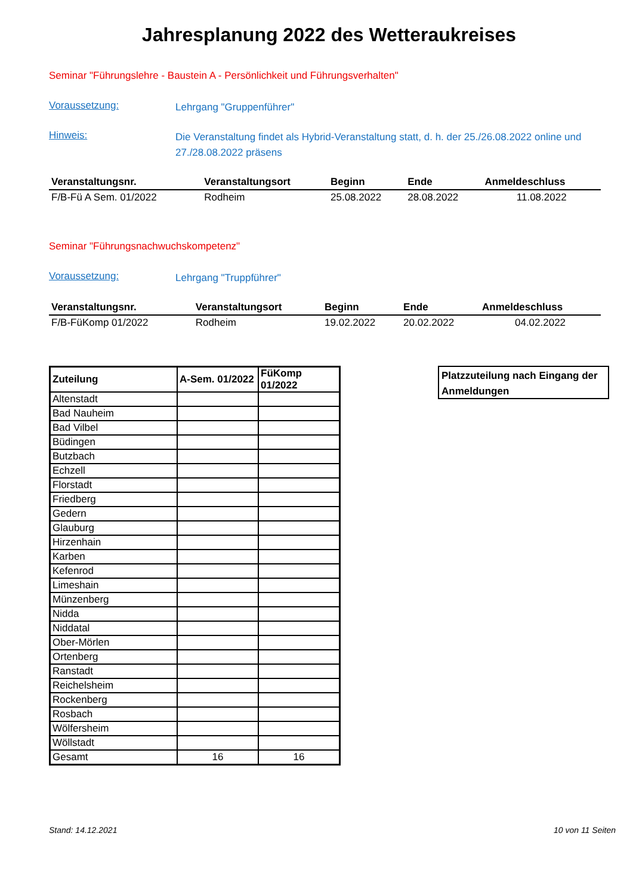Jahresplanung 2022 des Wetteraukreises
Seminar "Führungslehre - Baustein A - Persönlichkeit und Führungsverhalten"
Voraussetzung:
Lehrgang "Gruppenführer"
Hinweis:
Die Veranstaltung findet als Hybrid-Veranstaltung statt, d. h. der 25./26.08.2022 online und 27./28.08.2022 präsens
| Veranstaltungsnr. | Veranstaltungsort | Beginn | Ende | Anmeldeschluss |
| --- | --- | --- | --- | --- |
| F/B-Fü A Sem. 01/2022 | Rodheim | 25.08.2022 | 28.08.2022 | 11.08.2022 |
Seminar "Führungsnachwuchskompetenz"
Voraussetzung:
Lehrgang "Truppführer"
| Veranstaltungsnr. | Veranstaltungsort | Beginn | Ende | Anmeldeschluss |
| --- | --- | --- | --- | --- |
| F/B-FüKomp 01/2022 | Rodheim | 19.02.2022 | 20.02.2022 | 04.02.2022 |
| Zuteilung | A-Sem. 01/2022 | FüKomp 01/2022 |
| --- | --- | --- |
| Altenstadt | | |
| Bad Nauheim | | |
| Bad Vilbel | | |
| Büdingen | | |
| Butzbach | | |
| Echzell | | |
| Florstadt | | |
| Friedberg | | |
| Gedern | | |
| Glauburg | | |
| Hirzenhain | | |
| Karben | | |
| Kefenrod | | |
| Limeshain | | |
| Münzenberg | | |
| Nidda | | |
| Niddatal | | |
| Ober-Mörlen | | |
| Ortenberg | | |
| Ranstadt | | |
| Reichelsheim | | |
| Rockenberg | | |
| Rosbach | | |
| Wölfersheim | | |
| Wöllstadt | | |
| Gesamt | 16 | 16 |
Platzzuteilung nach Eingang der Anmeldungen
Stand: 14.12.2021 10 von 11 Seiten